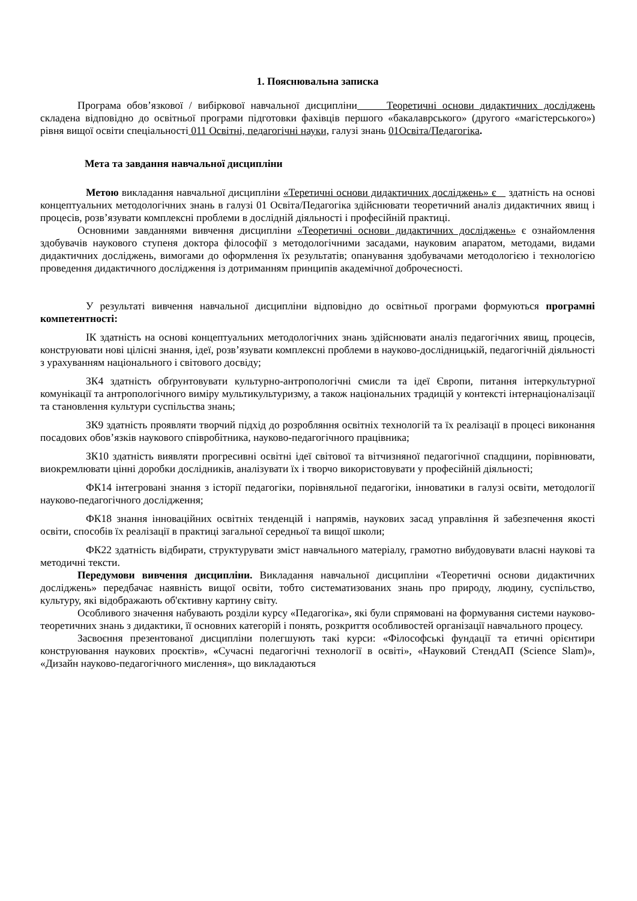1. Пояснювальна записка
Програма обов’язкової / вибіркової навчальної дисципліни Теоретичні основи дидактичних досліджень складена відповідно до освітньої програми підготовки фахівців першого «бакалаврського» (другого «магістерського») рівня вищої освіти спеціальності 011 Освітні, педагогічні науки, галузі знань 01Освіта/Педагогіка.
Мета та завдання навчальної дисципліни
Метою викладання навчальної дисципліни «Теретичні основи дидактичних досліджень» є здатність на основі концептуальних методологічних знань в галузі 01 Освіта/Педагогіка здійснювати теоретичний аналіз дидактичних явищ і процесів, розв’язувати комплексні проблеми в дослідній діяльності і професійній практиці.
Основними завданнями вивчення дисципліни «Теоретичні основи дидактичних досліджень» є ознайомлення здобувачів наукового ступеня доктора філософії з методологічними засадами, науковим апаратом, методами, видами дидактичних досліджень, вимогами до оформлення їх результатів; опанування здобувачами методологією і технологією проведення дидактичного дослідження із дотриманням принципів академічної доброчесності.
У результаті вивчення навчальної дисципліни відповідно до освітньої програми формуються програмні компетентності:
ІК здатність на основі концептуальних методологічних знань здійснювати аналіз педагогічних явищ, процесів, конструювати нові цілісні знання, ідеї, розв’язувати комплексні проблеми в науково-дослідницькій, педагогічній діяльності з урахуванням національного і світового досвіду;
ЗК4 здатність обґрунтовувати культурно-антропологічні смисли та ідеї Європи, питання інтеркультурної комунікації та антропологічного виміру мультикультуризму, а також національних традицій у контексті інтернаціоналізації та становлення культури суспільства знань;
ЗК9 здатність проявляти творчий підхід до розробляння освітніх технологій та їх реалізації в процесі виконання посадових обов’язків наукового співробітника, науково-педагогічного працівника;
ЗК10 здатність виявляти прогресивні освітні ідеї світової та вітчизняної педагогічної спадщини, порівнювати, виокремлювати цінні доробки дослідників, аналізувати їх і творчо використовувати у професійній діяльності;
ФК14 інтегровані знання з історії педагогіки, порівняльної педагогіки, інноватики в галузі освіти, методології науково-педагогічного дослідження;
ФК18 знання інноваційних освітніх тенденцій і напрямів, наукових засад управління й забезпечення якості освіти, способів їх реалізації в практиці загальної середньої та вищої школи;
ФК22 здатність відбирати, структурувати зміст навчального матеріалу, грамотно вибудовувати власні наукові та методичні тексти.
Передумови вивчення дисципліни. Викладання навчальної дисципліни «Теоретичні основи дидактичних досліджень» передбачає наявність вищої освіти, тобто систематизованих знань про природу, людину, суспільство, культуру, які відображають об'єктивну картину світу.
Особливого значення набувають розділи курсу «Педагогіка», які були спрямовані на формування системи науково-теоретичних знань з дидактики, її основних категорій і понять, розкриття особливостей організації навчального процесу.
Засвоєння презентованої дисципліни полегшують такі курси: «Філософські фундації та етичні орієнтири конструювання наукових проєктів», «Сучасні педагогічні технології в освіті», «Науковий СтендАП (Science Slam)», «Дизайн науково-педагогічного мислення», що викладаються